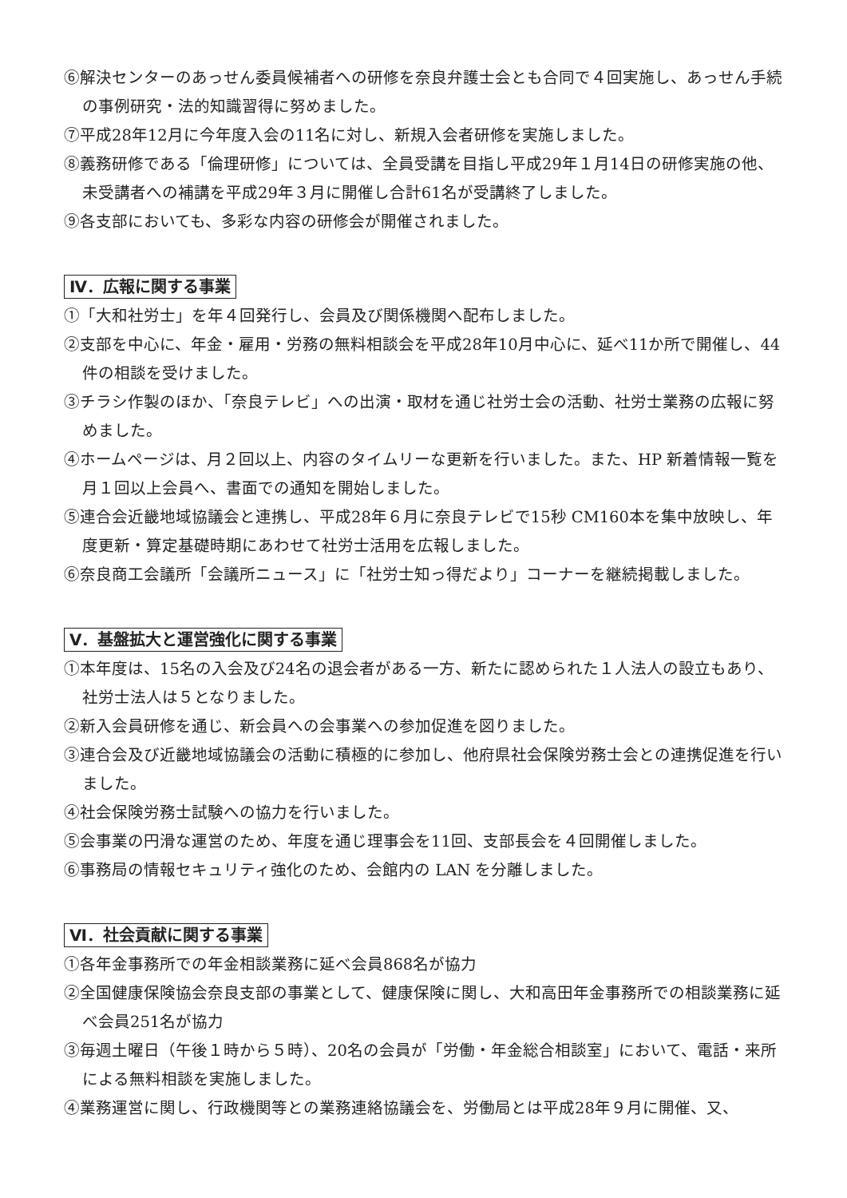⑥解決センターのあっせん委員候補者への研修を奈良弁護士会とも合同で４回実施し、あっせん手続の事例研究・法的知識習得に努めました。
⑦平成28年12月に今年度入会の11名に対し、新規入会者研修を実施しました。
⑧義務研修である「倫理研修」については、全員受講を目指し平成29年１月14日の研修実施の他、未受講者への補講を平成29年３月に開催し合計61名が受講終了しました。
⑨各支部においても、多彩な内容の研修会が開催されました。
Ⅳ．広報に関する事業
①「大和社労士」を年４回発行し、会員及び関係機関へ配布しました。
②支部を中心に、年金・雇用・労務の無料相談会を平成28年10月中心に、延べ11か所で開催し、44件の相談を受けました。
③チラシ作製のほか、「奈良テレビ」への出演・取材を通じ社労士会の活動、社労士業務の広報に努めました。
④ホームページは、月２回以上、内容のタイムリーな更新を行いました。また、HP 新着情報一覧を月１回以上会員へ、書面での通知を開始しました。
⑤連合会近畿地域協議会と連携し、平成28年６月に奈良テレビで15秒 CM160本を集中放映し、年度更新・算定基礎時期にあわせて社労士活用を広報しました。
⑥奈良商工会議所「会議所ニュース」に「社労士知っ得だより」コーナーを継続掲載しました。
Ⅴ．基盤拡大と運営強化に関する事業
①本年度は、15名の入会及び24名の退会者がある一方、新たに認められた１人法人の設立もあり、社労士法人は５となりました。
②新入会員研修を通じ、新会員への会事業への参加促進を図りました。
③連合会及び近畿地域協議会の活動に積極的に参加し、他府県社会保険労務士会との連携促進を行いました。
④社会保険労務士試験への協力を行いました。
⑤会事業の円滑な運営のため、年度を通じ理事会を11回、支部長会を４回開催しました。
⑥事務局の情報セキュリティ強化のため、会館内の LAN を分離しました。
Ⅵ．社会貢献に関する事業
①各年金事務所での年金相談業務に延べ会員868名が協力
②全国健康保険協会奈良支部の事業として、健康保険に関し、大和高田年金事務所での相談業務に延べ会員251名が協力
③毎週土曜日（午後１時から５時）、20名の会員が「労働・年金総合相談室」において、電話・来所による無料相談を実施しました。
④業務運営に関し、行政機関等との業務連絡協議会を、労働局とは平成28年９月に開催、又、